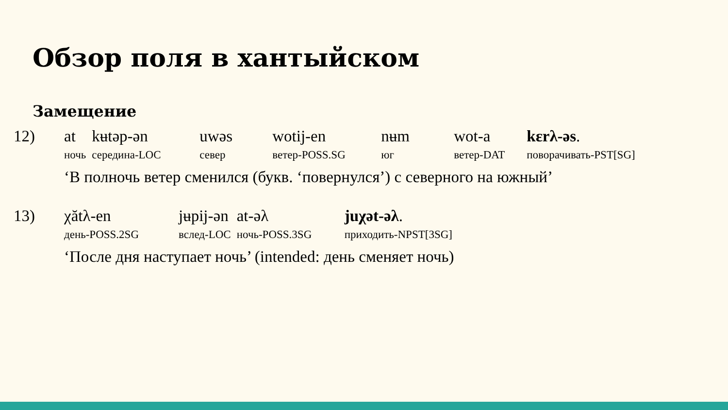Обзор поля в хантыйском
Замещение
| 12) | at | kʉtəp-ən | uwəs | wotij-en | nʉm | wot-a | kɛrλ-əs . |
| | ночь | середина-LOC | север | ветер-POSS.SG | юг | ветер-DAT | поворачивать-PST[SG] |
| | ‘В полночь ветер сменился (букв. ‘повернулся’) с северного на южный’ | | | | | | |
| 13) | χătλ-en | jʉpij-ən | at-əλ | juχət-əλ . |
| | день-POSS.2SG | вслед-LOC | ночь-POSS.3SG | приходить-NPST[3SG] |
| | ‘После дня наступает ночь’ (intended: день сменяет ночь) | | | |